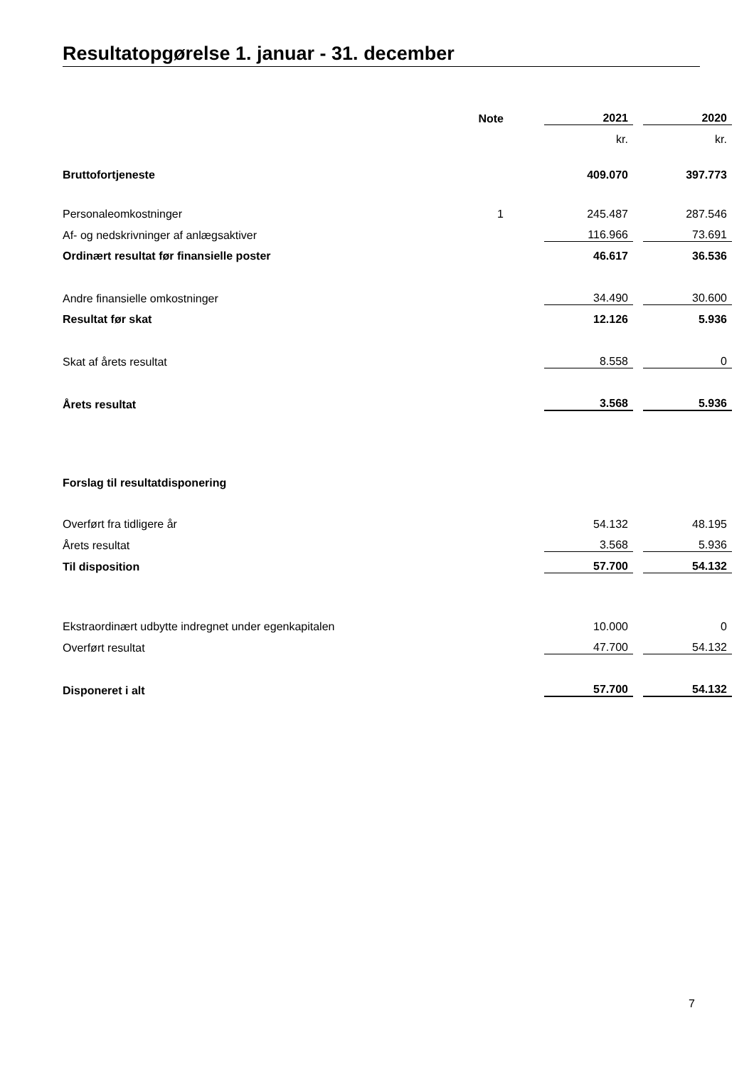Resultatopgørelse 1. januar - 31. december
| | Note | | 2021 | | 2020 |
| --- | --- | --- | --- | --- | --- |
| | | | kr. | | kr. |
| Bruttofortjeneste | | | 409.070 | | 397.773 |
| Personaleomkostninger | 1 | | 245.487 | | 287.546 |
| Af- og nedskrivninger af anlægsaktiver | | | 116.966 | | 73.691 |
| Ordinært resultat før finansielle poster | | | 46.617 | | 36.536 |
| Andre finansielle omkostninger | | | 34.490 | | 30.600 |
| Resultat før skat | | | 12.126 | | 5.936 |
| Skat af årets resultat | | | 8.558 | | 0 |
| Årets resultat | | | 3.568 | | 5.936 |
| Forslag til resultatdisponering | | | | | |
| Overført fra tidligere år | | | 54.132 | | 48.195 |
| Årets resultat | | | 3.568 | | 5.936 |
| Til disposition | | | 57.700 | | 54.132 |
| Ekstraordinært udbytte indregnet under egenkapitalen | | | 10.000 | | 0 |
| Overført resultat | | | 47.700 | | 54.132 |
| Disponeret i alt | | | 57.700 | | 54.132 |
7